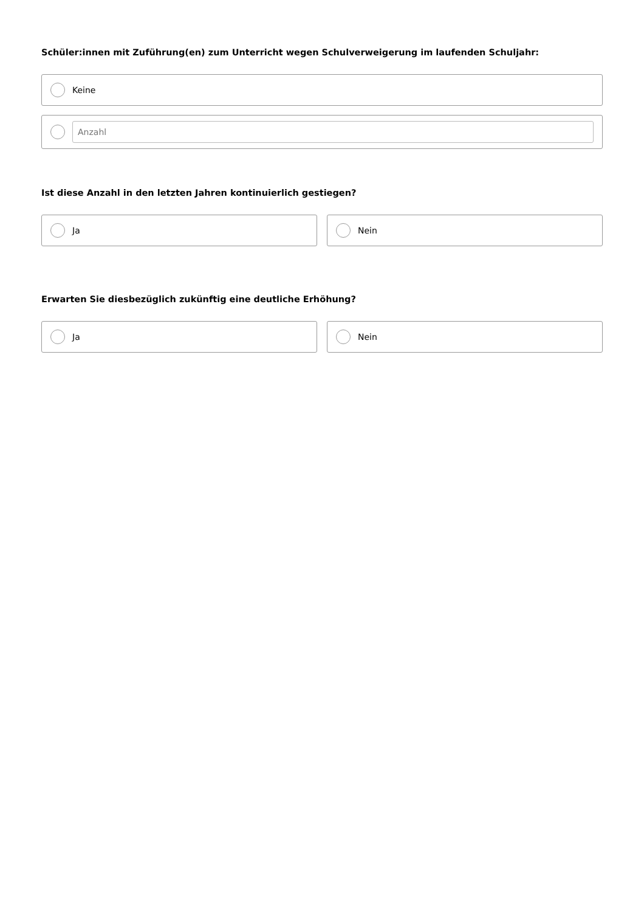Schüler:innen mit Zuführung(en) zum Unterricht wegen Schulverweigerung im laufenden Schuljahr:
Keine
Anzahl
Ist diese Anzahl in den letzten Jahren kontinuierlich gestiegen?
Ja Nein
Erwarten Sie diesbezüglich zukünftig eine deutliche Erhöhung?
Ja Nein